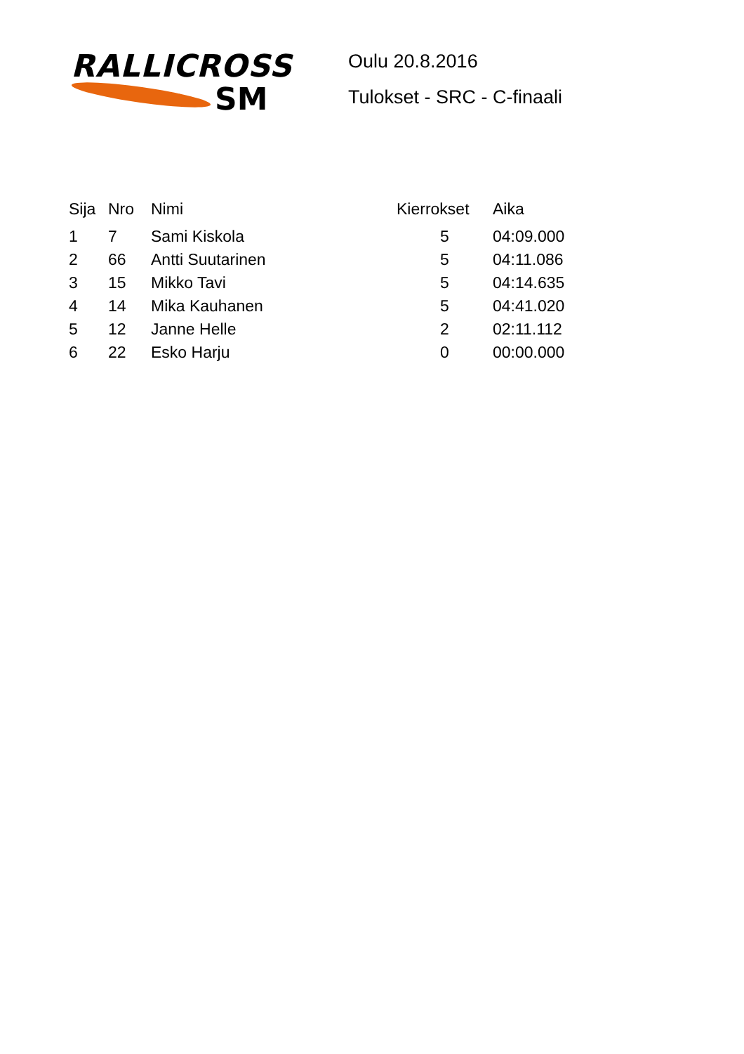RALLICROSS
SM
Oulu 20.8.2016
Tulokset - SRC - C-finaali
| Sija | Nro | Nimi | Kierrokset | Aika |
| --- | --- | --- | --- | --- |
| 1 | 7 | Sami Kiskola | 5 | 04:09.000 |
| 2 | 66 | Antti Suutarinen | 5 | 04:11.086 |
| 3 | 15 | Mikko Tavi | 5 | 04:14.635 |
| 4 | 14 | Mika Kauhanen | 5 | 04:41.020 |
| 5 | 12 | Janne Helle | 2 | 02:11.112 |
| 6 | 22 | Esko Harju | 0 | 00:00.000 |